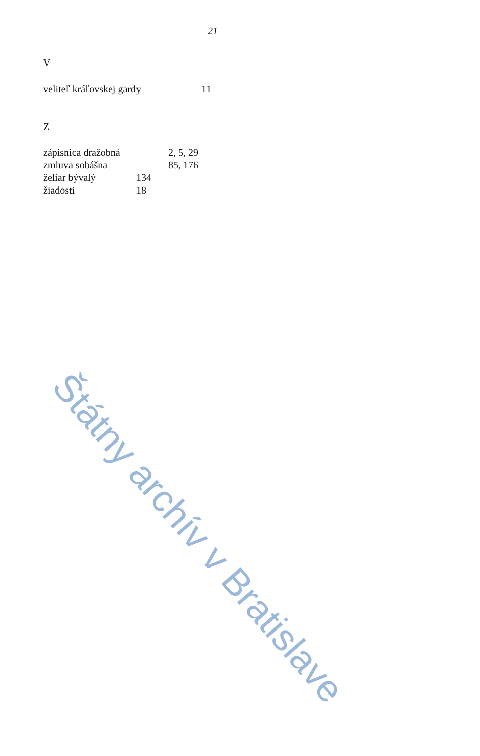21
V
veliteľ kráľovskej gardy 11
Z
zápisnica dražobná 2, 5, 29
zmluva sobášna 85, 176
želiar bývalý 134
žiadosti 18
Štátny archív v Bratislave